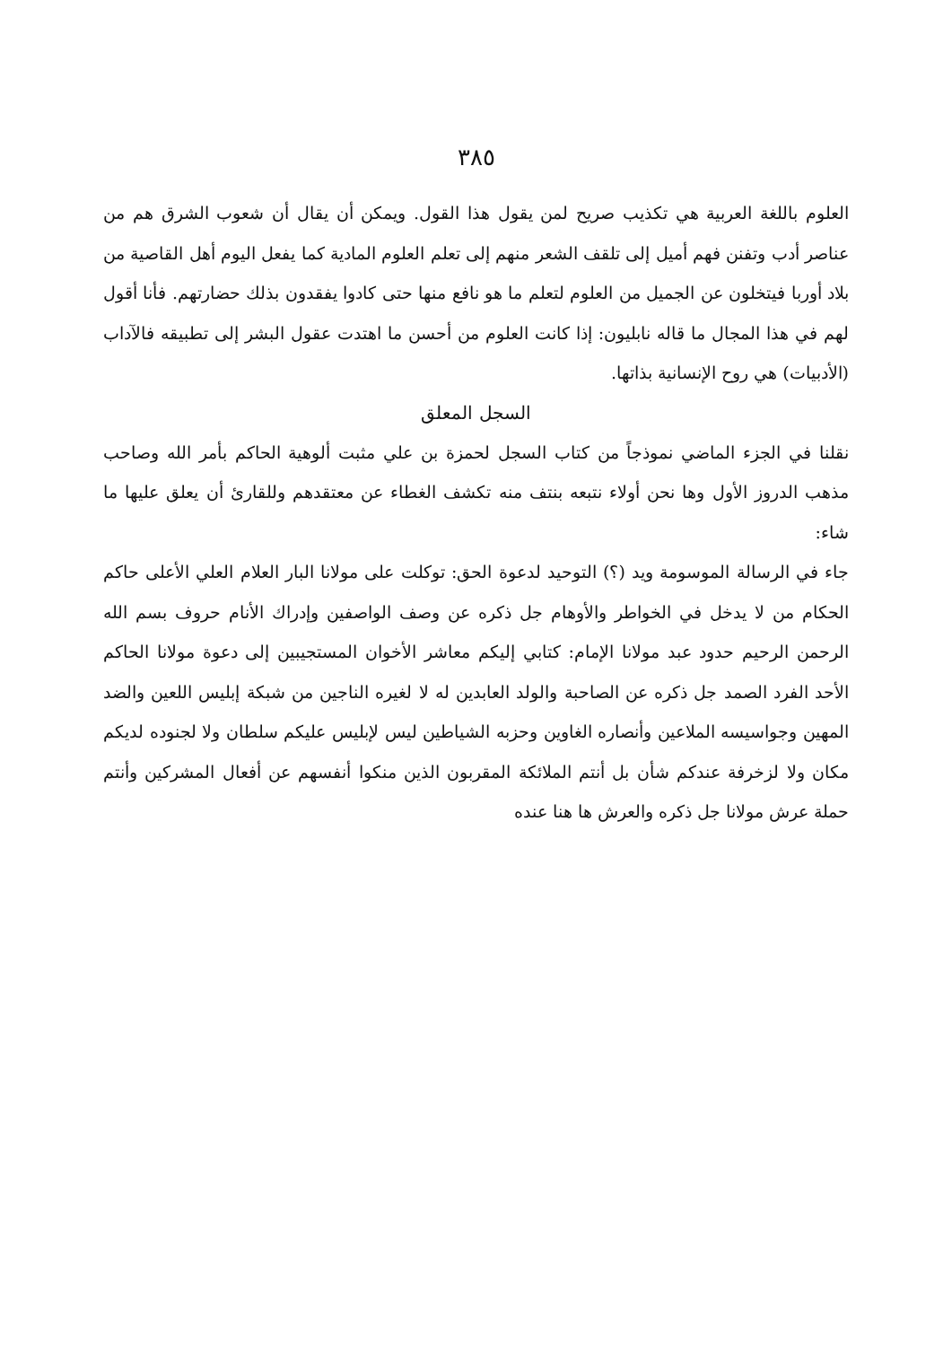٣٨٥
العلوم باللغة العربية هي تكذيب صريح لمن يقول هذا القول. ويمكن أن يقال أن شعوب الشرق هم من عناصر أدب وتفنن فهم أميل إلى تلقف الشعر منهم إلى تعلم العلوم المادية كما يفعل اليوم أهل القاصية من بلاد أوربا فيتخلون عن الجميل من العلوم لتعلم ما هو نافع منها حتى كادوا يفقدون بذلك حضارتهم. فأنا أقول لهم في هذا المجال ما قاله نابليون: إذا كانت العلوم من أحسن ما اهتدت عقول البشر إلى تطبيقه فالآداب (الأدبيات) هي روح الإنسانية بذاتها.
السجل المعلق
نقلنا في الجزء الماضي نموذجاً من كتاب السجل لحمزة بن علي مثبت ألوهية الحاكم بأمر الله وصاحب مذهب الدروز الأول وها نحن أولاء نتبعه بنتف منه تكشف الغطاء عن معتقدهم وللقارئ أن يعلق عليها ما شاء:
جاء في الرسالة الموسومة ويد (؟) التوحيد لدعوة الحق: توكلت على مولانا البار العلام العلي الأعلى حاكم الحكام من لا يدخل في الخواطر والأوهام جل ذكره عن وصف الواصفين وإدراك الأنام حروف بسم الله الرحمن الرحيم حدود عبد مولانا الإمام: كتابي إليكم معاشر الأخوان المستجيبين إلى دعوة مولانا الحاكم الأحد الفرد الصمد جل ذكره عن الصاحبة والولد العابدين له لا لغيره الناجين من شبكة إبليس اللعين والضد المهين وجواسيسه الملاعين وأنصاره الغاوين وحزبه الشياطين ليس لإبليس عليكم سلطان ولا لجنوده لديكم مكان ولا لزخرفة عندكم شأن بل أنتم الملائكة المقربون الذين منكوا أنفسهم عن أفعال المشركين وأنتم حملة عرش مولانا جل ذكره والعرش ها هنا عنده